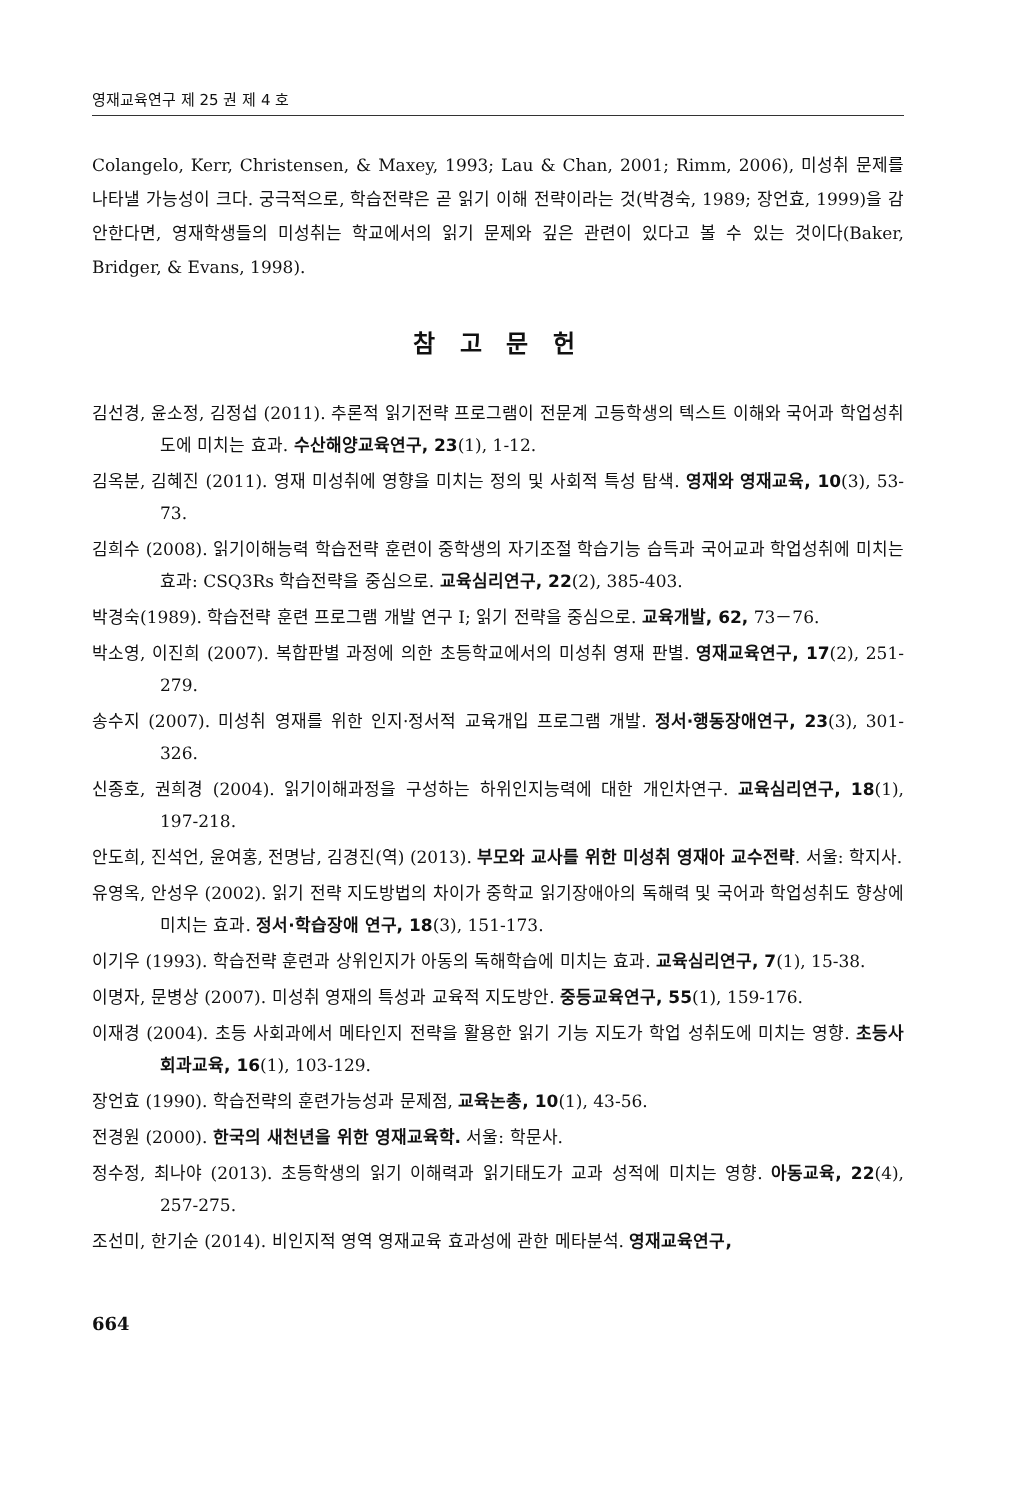영재교육연구 제 25 권 제 4 호
Colangelo, Kerr, Christensen, & Maxey, 1993; Lau & Chan, 2001; Rimm, 2006), 미성취 문제를 나타낼 가능성이 크다. 궁극적으로, 학습전략은 곧 읽기 이해 전략이라는 것(박경숙, 1989; 장언효, 1999)을 감안한다면, 영재학생들의 미성취는 학교에서의 읽기 문제와 깊은 관련이 있다고 볼 수 있는 것이다(Baker, Bridger, & Evans, 1998).
참 고 문 헌
김선경, 윤소정, 김정섭 (2011). 추론적 읽기전략 프로그램이 전문계 고등학생의 텍스트 이해와 국어과 학업성취도에 미치는 효과. 수산해양교육연구, 23(1), 1-12.
김옥분, 김혜진 (2011). 영재 미성취에 영향을 미치는 정의 및 사회적 특성 탐색. 영재와 영재교육, 10(3), 53-73.
김희수 (2008). 읽기이해능력 학습전략 훈련이 중학생의 자기조절 학습기능 습득과 국어교과 학업성취에 미치는 효과: CSQ3Rs 학습전략을 중심으로. 교육심리연구, 22(2), 385-403.
박경숙(1989). 학습전략 훈련 프로그램 개발 연구 Ⅰ; 읽기 전략을 중심으로. 교육개발, 62, 73－76.
박소영, 이진희 (2007). 복합판별 과정에 의한 초등학교에서의 미성취 영재 판별. 영재교육연구, 17(2), 251-279.
송수지 (2007). 미성취 영재를 위한 인지·정서적 교육개입 프로그램 개발. 정서·행동장애연구, 23(3), 301-326.
신종호, 권희경 (2004). 읽기이해과정을 구성하는 하위인지능력에 대한 개인차연구. 교육심리연구, 18(1), 197-218.
안도희, 진석언, 윤여홍, 전명남, 김경진(역) (2013). 부모와 교사를 위한 미성취 영재아 교수전략. 서울: 학지사.
유영옥, 안성우 (2002). 읽기 전략 지도방법의 차이가 중학교 읽기장애아의 독해력 및 국어과 학업성취도 향상에 미치는 효과. 정서·학습장애 연구, 18(3), 151-173.
이기우 (1993). 학습전략 훈련과 상위인지가 아동의 독해학습에 미치는 효과. 교육심리연구, 7(1), 15-38.
이명자, 문병상 (2007). 미성취 영재의 특성과 교육적 지도방안. 중등교육연구, 55(1), 159-176.
이재경 (2004). 초등 사회과에서 메타인지 전략을 활용한 읽기 기능 지도가 학업 성취도에 미치는 영향. 초등사회과교육, 16(1), 103-129.
장언효 (1990). 학습전략의 훈련가능성과 문제점, 교육논총, 10(1), 43-56.
전경원 (2000). 한국의 새천년을 위한 영재교육학. 서울: 학문사.
정수정, 최나야 (2013). 초등학생의 읽기 이해력과 읽기태도가 교과 성적에 미치는 영향. 아동교육, 22(4), 257-275.
조선미, 한기순 (2014). 비인지적 영역 영재교육 효과성에 관한 메타분석. 영재교육연구,
664